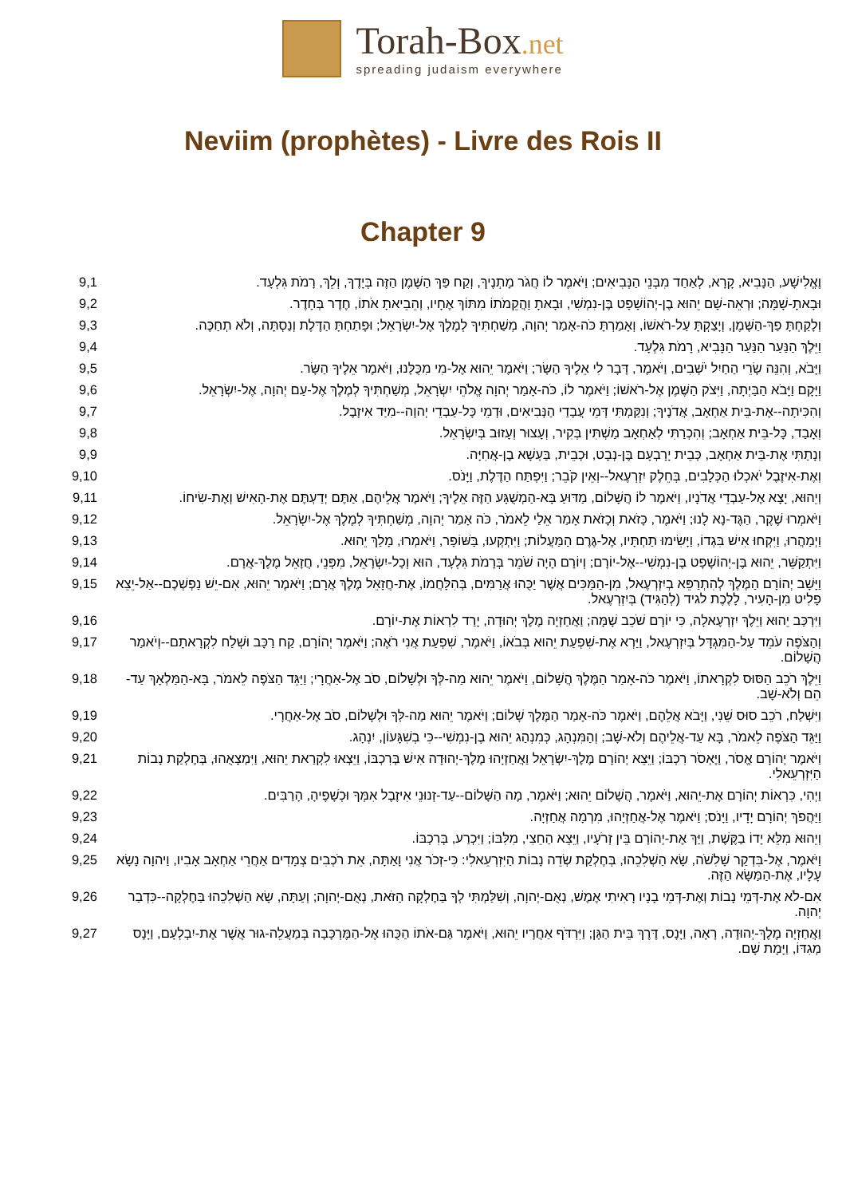Torah-Box.net
spreading judaism everywhere
Neviim (prophètes) - Livre des Rois II
Chapter 9
| 9,1 | וֶאֱלִישָׁע, הַנָּבִיא, קָרָא, לְאַחַד מִבְּנֵי הַנְּבִיאִים; וַיֹּאמֶר לוֹ חֲגֹר מָתְנֶיךָ, וְקַח פַּךְ הַשֶּׁמֶן הַזֶּה בְּיָדֶךָ, וְלֵךְ, רָמֹת גִּלְעָד. |
| 9,2 | וּבָאתָ-שָׁמָּה; וּרְאֵה-שָׁם יֵהוּא בֶן-יְהוֹשָׁפָט בֶּן-נִמְשִׁי, וּבָאתָ וַהֲקֵמֹתוֹ מִתּוֹךְ אֶחָיו, וְהֵבֵיאתָ אֹתוֹ, חֶדֶר בְּחָדֶר. |
| 9,3 | וְלָקַחְתָּ פַךְ-הַשֶּׁמֶן, וְיָצַקְתָּ עַל-רֹאשׁוֹ, וְאָמַרְתָּ כֹּה-אָמַר יְהוָה, מְשַׁחְתִּיךָ לְמֶלֶךְ אֶל-יִשְׂרָאֵל; וּפָתַחְתָּ הַדֶּלֶת וְנַסְתָּה, וְלֹא תְחַכֶּה. |
| 9,4 | וַיֵּלֶךְ הַנַּעַר הַנַּעַר הַנָּבִיא, רָמֹת גִּלְעָד. |
| 9,5 | וַיָּבֹא, וְהִנֵּה שָׂרֵי הַחַיִל יֹשְׁבִים, וַיֹּאמֶר, דָּבָר לִי אֵלֶיךָ הַשָּׂר; וַיֹּאמֶר יֵהוּא אֶל-מִי מִכֻּלָּנוּ, וַיֹּאמֶר אֵלֶיךָ הַשָּׂר. |
| 9,6 | וַיָּקָם וַיָּבֹא הַבַּיְתָה, וַיִּצֹק הַשֶּׁמֶן אֶל-רֹאשׁוֹ; וַיֹּאמֶר לוֹ, כֹּה-אָמַר יְהוָה אֱלֹהֵי יִשְׂרָאֵל, מְשַׁחְתִּיךָ לְמֶלֶךְ אֶל-עַם יְהוָה, אֶל-יִשְׂרָאֵל. |
| 9,7 | וְהִכִּיתָה--אֶת-בֵּית אַחְאָב, אֲדֹנֶיךָ; וְנִקַּמְתִּי דְּמֵי עֲבָדַי הַנְּבִיאִים, וּדְמֵי כָּל-עַבְדֵי יְהוָה--מִיַּד אִיזָבֶל. |
| 9,8 | וְאָבַד, כָּל-בֵּית אַחְאָב; וְהִכְרַתִּי לְאַחְאָב מַשְׁתִּין בְּקִיר, וְעָצוּר וְעָזוּב בְּיִשְׂרָאֵל. |
| 9,9 | וְנָתַתִּי אֶת-בֵּית אַחְאָב, כְּבֵית יָרָבְעָם בֶּן-נְבָט, וּכְבֵית, בַּעְשָׁא בֶן-אֲחִיָּה. |
| 9,10 | וְאֶת-אִיזֶבֶל יֹאכְלוּ הַכְּלָבִים, בְּחֵלֶק יִזְרְעֶאל--וְאֵין קֹבֵר; וַיִּפְתַּח הַדֶּלֶת, וַיָּנֹס. |
| 9,11 | וְיֵהוּא, יָצָא אֶל-עַבְדֵי אֲדֹנָיו, וַיֹּאמֶר לוֹ הֲשָׁלוֹם, מַדּוּעַ בָּא-הַמְשֻׁגָּע הַזֶּה אֵלֶיךָ; וַיֹּאמֶר אֲלֵיהֶם, אַתֶּם יְדַעְתֶּם אֶת-הָאִישׁ וְאֶת-שִׂיחוֹ. |
| 9,12 | וַיֹּאמְרוּ שֶׁקֶר, הַגֶּד-נָא לָנוּ; וַיֹּאמֶר, כָּזֹאת וְכָזֹאת אָמַר אֵלַי לֵאמֹר, כֹּה אָמַר יְהוָה, מְשַׁחְתִּיךָ לְמֶלֶךְ אֶל-יִשְׂרָאֵל. |
| 9,13 | וַיְמַהֲרוּ, וַיִּקְחוּ אִישׁ בִּגְדוֹ, וַיָּשִׂימוּ תַחְתָּיו, אֶל-גֶּרֶם הַמַּעֲלוֹת; וַיִּתְקְעוּ, בַּשּׁוֹפָר, וַיֹּאמְרוּ, מָלַךְ יֵהוּא. |
| 9,14 | וַיִּתְקַשֵּׁר, יֵהוּא בֶּן-יְהוֹשָׁפָט בֶּן-נִמְשִׁי--אֶל-יוֹרָם; וְיוֹרָם הָיָה שֹׁמֵר בְּרָמֹת גִּלְעָד, הוּא וְכָל-יִשְׂרָאֵל, מִפְּנֵי, חֲזָאֵל מֶלֶךְ-אֲרָם. |
| 9,15 | וַיָּשָׁב יְהוֹרָם הַמֶּלֶךְ לְהִתְרַפֵּא בְיִזְרְעֶאל, מִן-הַמַּכִּים אֲשֶׁר יַכֻּהוּ אֲרַמִּים, בְּהִלָּחֲמוֹ, אֶת-חֲזָאֵל מֶלֶךְ אֲרָם; וַיֹּאמֶר יֵהוּא, אִם-יֵשׁ נַפְשְׁכֶם--אַל-יֵצֵא פָלִיט מִן-הָעִיר, לָלֶכֶת לגיד (לְהַגִּיד) בְּיִזְרְעֶאל. |
| 9,16 | וַיִּרְכַּב יֵהוּא וַיֵּלֶךְ יִזְרְעֶאלָה, כִּי יוֹרָם שֹׁכֵב שָׁמָּה; וַאֲחַזְיָה מֶלֶךְ יְהוּדָה, יָרַד לִרְאוֹת אֶת-יוֹרָם. |
| 9,17 | וְהַצֹּפֶה עֹמֵד עַל-הַמִּגְדָּל בְּיִזְרְעֶאל, וַיַּרְא אֶת-שִׁפְעַת יֵהוּא בְּבֹאוֹ, וַיֹּאמֶר, שִׁפְעַת אֲנִי רֹאֶה; וַיֹּאמֶר יְהוֹרָם, קַח רַכָּב וּשְׁלַח לִקְרָאתָם--וְיֹאמַר הֲשָׁלוֹם. |
| 9,18 | וַיֵּלֶךְ רֹכֵב הַסּוּס לִקְרָאתוֹ, וַיֹּאמֶר כֹּה-אָמַר הַמֶּלֶךְ הֲשָׁלוֹם, וַיֹּאמֶר יֵהוּא מַה-לְּךָ וּלְשָׁלוֹם, סֹב אֶל-אַחֲרָי; וַיַּגֵּד הַצֹּפֶה לֵאמֹר, בָּא-הַמַּלְאָךְ עַד-הֵם וְלֹא-שָׁב. |
| 9,19 | וַיִּשְׁלַח, רֹכֵב סוּס שֵׁנִי, וַיָּבֹא אֲלֵהֶם, וַיֹּאמֶר כֹּה-אָמַר הַמֶּלֶךְ שָׁלוֹם; וַיֹּאמֶר יֵהוּא מַה-לְּךָ וּלְשָׁלוֹם, סֹב אֶל-אַחֲרָי. |
| 9,20 | וַיַּגֵּד הַצֹּפֶה לֵאמֹר, בָּא עַד-אֲלֵיהֶם וְלֹא-שָׁב; וְהַמִּנְהָג, כְּמִנְהַג יֵהוּא בֶן-נִמְשִׁי--כִּי בְשִׁגָּעוֹן, יִנְהָג. |
| 9,21 | וַיֹּאמֶר יְהוֹרָם אֱסֹר, וַיֶּאְסֹר רִכְבּוֹ; וַיֵּצֵא יְהוֹרָם מֶלֶךְ-יִשְׂרָאֵל וַאֲחַזְיָהוּ מֶלֶךְ-יְהוּדָה אִישׁ בְּרִכְבּוֹ, וַיֵּצְאוּ לִקְרַאת יֵהוּא, וַיִּמְצָאֻהוּ, בְּחֶלְקַת נָבוֹת הַיִּזְרְעֵאלִי. |
| 9,22 | וַיְהִי, כִּרְאוֹת יְהוֹרָם אֶת-יֵהוּא, וַיֹּאמֶר, הֲשָׁלוֹם יֵהוּא; וַיֹּאמֶר, מָה הַשָּׁלוֹם--עַד-זְנוּנֵי אִיזֶבֶל אִמְּךָ וּכְשָׁפֶיהָ, הָרַבִּים. |
| 9,23 | וַיַּהֲפֹךְ יְהוֹרָם יָדָיו, וַיָּנֹס; וַיֹּאמֶר אֶל-אֲחַזְיָהוּ, מִרְמָה אֲחַזְיָה. |
| 9,24 | וְיֵהוּא מִלֵּא יָדוֹ בַקֶּשֶׁת, וַיַּךְ אֶת-יְהוֹרָם בֵּין זְרֹעָיו, וַיֵּצֵא הַחֵצִי, מִלִּבּוֹ; וַיִּכְרַע, בְּרִכְבּוֹ. |
| 9,25 | וַיֹּאמֶר, אֶל-בִּדְקַר שָׁלִשֹׁה, שָׂא הַשְׁלִכֵהוּ, בְּחֶלְקַת שְׂדֵה נָבוֹת הַיִּזְרְעֵאלִי: כִּי-זְכֹר אֲנִי וָאַתָּה, אֵת רֹכְבִים צְמָדִים אַחֲרֵי אַחְאָב אָבִיו, וַיהוָה נָשָׂא עָלָיו, אֶת-הַמַּשָּׂא הַזֶּה. |
| 9,26 | אִם-לֹא אֶת-דְּמֵי נָבוֹת וְאֶת-דְּמֵי בָנָיו רָאִיתִי אֶמֶשׁ, נְאֻם-יְהוָה, וְשִׁלַּמְתִּי לְךָ בַּחֶלְקָה הַזֹּאת, נְאֻם-יְהוָה; וְעַתָּה, שָׂא הַשְׁלִכֵהוּ בַּחֶלְקָה--כִּדְבַר יְהוָה. |
| 9,27 | וַאֲחַזְיָה מֶלֶךְ-יְהוּדָה, רָאָה, וַיָּנָס, דֶּרֶךְ בֵּית הַגָּן; וַיִּרְדֹּף אַחֲרָיו יֵהוּא, וַיֹּאמֶר גַּם-אֹתוֹ הַכֻּהוּ אֶל-הַמֶּרְכָּבָה בְּמַעֲלֵה-גוּר אֲשֶׁר אֶת-יִבְלְעָם, וַיָּנָס מְגִדּוֹ, וַיָּמָת שָׁם. |